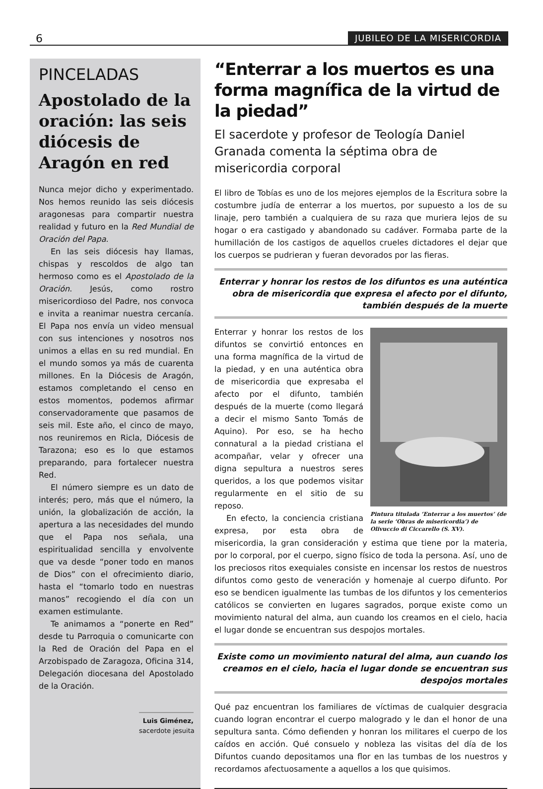6 JUBILEO DE LA MISERICORDIA
PINCELADAS
Apostolado de la oración: las seis diócesis de Aragón en red
Nunca mejor dicho y experimentado. Nos hemos reunido las seis diócesis aragonesas para compartir nuestra realidad y futuro en la Red Mundial de Oración del Papa.
En las seis diócesis hay llamas, chispas y rescoldos de algo tan hermoso como es el Apostolado de la Oración. Jesús, como rostro misericordioso del Padre, nos convoca e invita a reanimar nuestra cercanía. El Papa nos envía un video mensual con sus intenciones y nosotros nos unimos a ellas en su red mundial. En el mundo somos ya más de cuarenta millones. En la Diócesis de Aragón, estamos completando el censo en estos momentos, podemos afirmar conservadoramente que pasamos de seis mil. Este año, el cinco de mayo, nos reuniremos en Ricla, Diócesis de Tarazona; eso es lo que estamos preparando, para fortalecer nuestra Red.
El número siempre es un dato de interés; pero, más que el número, la unión, la globalización de acción, la apertura a las necesidades del mundo que el Papa nos señala, una espiritualidad sencilla y envolvente que va desde “poner todo en manos de Dios” con el ofrecimiento diario, hasta el “tomarlo todo en nuestras manos” recogiendo el día con un examen estimulante.
Te animamos a “ponerte en Red” desde tu Parroquia o comunicarte con la Red de Oración del Papa en el Arzobispado de Zaragoza, Oficina 314, Delegación diocesana del Apostolado de la Oración.
Luis Giménez,
sacerdote jesuita
“Enterrar a los muertos es una forma magnífica de la virtud de la piedad”
El sacerdote y profesor de Teología Daniel Granada comenta la séptima obra de misericordia corporal
El libro de Tobías es uno de los mejores ejemplos de la Escritura sobre la costumbre judía de enterrar a los muertos, por supuesto a los de su linaje, pero también a cualquiera de su raza que muriera lejos de su hogar o era castigado y abandonado su cadáver. Formaba parte de la humillación de los castigos de aquellos crueles dictadores el dejar que los cuerpos se pudrieran y fueran devorados por las fieras.
Enterrar y honrar los restos de los difuntos es una auténtica obra de misericordia que expresa el afecto por el difunto, también después de la muerte
Pintura titulada ‘Enterrar a los muertos’ (de la serie ‘Obras de misericordia’) de Olivuccio di Ciccarello (S. XV).
Enterrar y honrar los restos de los difuntos se convirtió entonces en una forma magnífica de la virtud de la piedad, y en una auténtica obra de misericordia que expresaba el afecto por el difunto, también después de la muerte (como llegará a decir el mismo Santo Tomás de Aquino). Por eso, se ha hecho connatural a la piedad cristiana el acompañar, velar y ofrecer una digna sepultura a nuestros seres queridos, a los que podemos visitar regularmente en el sitio de su reposo.
En efecto, la conciencia cristiana expresa, por esta obra de misericordia, la gran consideración y estima que tiene por la materia, por lo corporal, por el cuerpo, signo físico de toda la persona. Así, uno de los preciosos ritos exequiales consiste en incensar los restos de nuestros difuntos como gesto de veneración y homenaje al cuerpo difunto. Por eso se bendicen igualmente las tumbas de los difuntos y los cementerios católicos se convierten en lugares sagrados, porque existe como un movimiento natural del alma, aun cuando los creamos en el cielo, hacia el lugar donde se encuentran sus despojos mortales.
Existe como un movimiento natural del alma, aun cuando los creamos en el cielo, hacia el lugar donde se encuentran sus despojos mortales
Qué paz encuentran los familiares de víctimas de cualquier desgracia cuando logran encontrar el cuerpo malogrado y le dan el honor de una sepultura santa. Cómo defienden y honran los militares el cuerpo de los caídos en acción. Qué consuelo y nobleza las visitas del día de los Difuntos cuando depositamos una flor en las tumbas de los nuestros y recordamos afectuosamente a aquellos a los que quisimos.